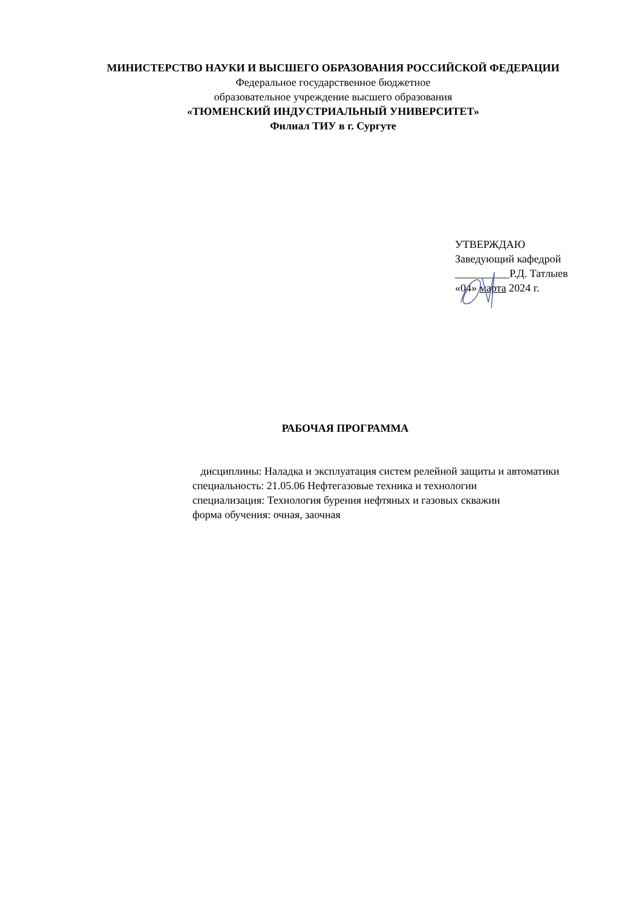МИНИСТЕРСТВО НАУКИ И ВЫСШЕГО ОБРАЗОВАНИЯ РОССИЙСКОЙ ФЕДЕРАЦИИ
Федеральное государственное бюджетное
образовательное учреждение высшего образования
«ТЮМЕНСКИЙ ИНДУСТРИАЛЬНЫЙ УНИВЕРСИТЕТ»
Филиал ТИУ в г. Сургуте
УТВЕРЖДАЮ
Заведующий кафедрой
__________Р.Д. Татлыев
«04» марта 2024 г.
РАБОЧАЯ ПРОГРАММА
дисциплины: Наладка и эксплуатация систем релейной защиты и автоматики
специальность: 21.05.06 Нефтегазовые техника и технологии
специализация: Технология бурения нефтяных и газовых скважин
форма обучения: очная, заочная